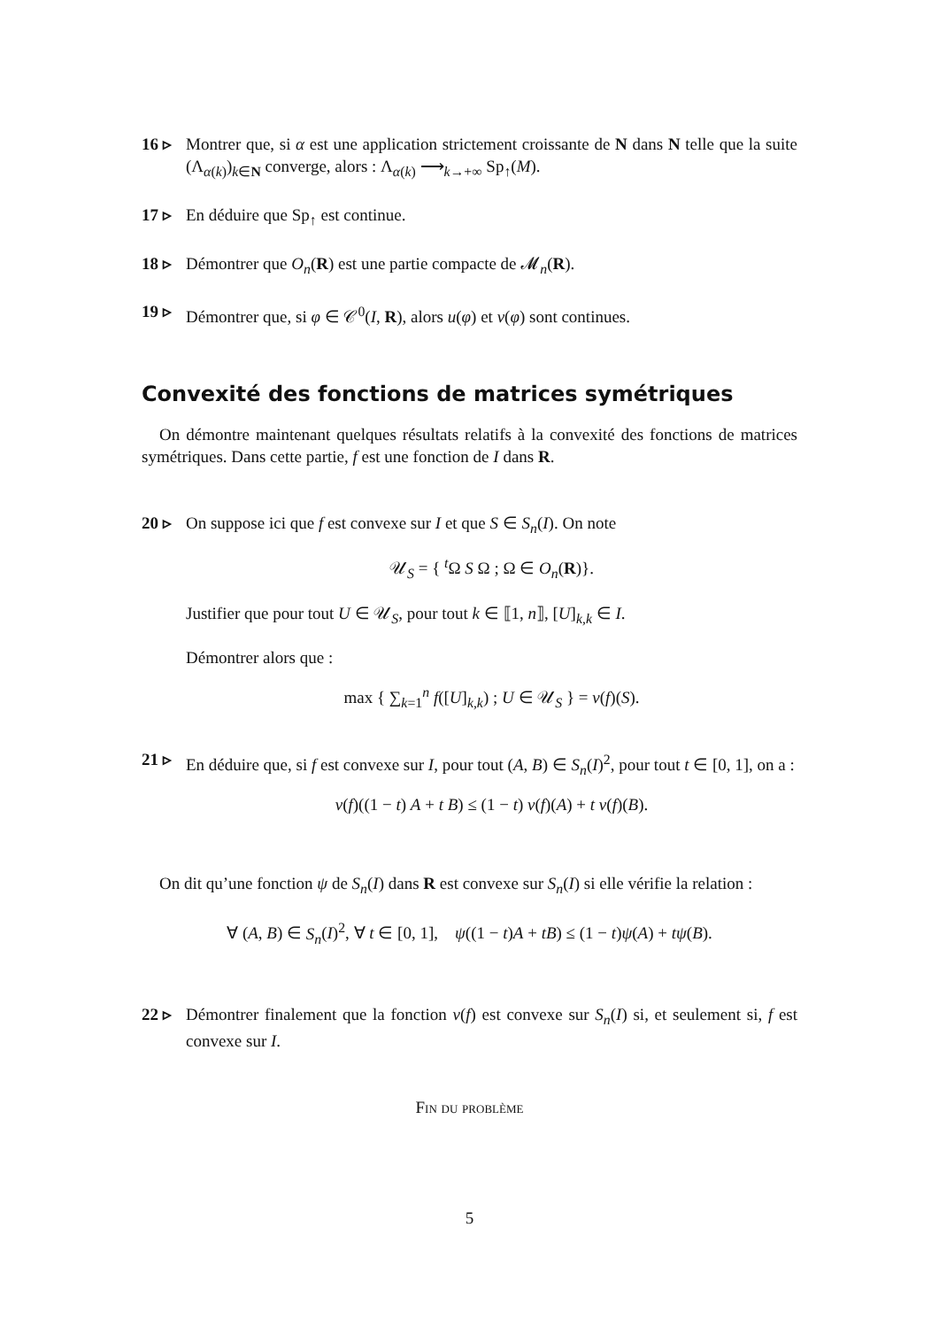16 ▹ Montrer que, si α est une application strictement croissante de N dans N telle que la suite (Λ<sub>α(k)</sub>)<sub>k∈N</sub> converge, alors : Λ<sub>α(k)</sub> ⟶<sub>k→+∞</sub> Sp<sub>↑</sub>(M).
17 ▹ En déduire que Sp<sub>↑</sub> est continue.
18 ▹ Démontrer que O<sub>n</sub>(R) est une partie compacte de 𝓜<sub>n</sub>(R).
19 ▹ Démontrer que, si φ ∈ 𝒞<sup>0</sup>(I, R), alors u(φ) et v(φ) sont continues.
Convexité des fonctions de matrices symétriques
On démontre maintenant quelques résultats relatifs à la convexité des fonctions de matrices symétriques. Dans cette partie, f est une fonction de I dans R.
20 ▹ On suppose ici que f est convexe sur I et que S ∈ S<sub>n</sub>(I). On note
𝒰<sub>S</sub> = { <sup>t</sup>Ω S Ω ; Ω ∈ O<sub>n</sub>(R)}.
Justifier que pour tout U ∈ 𝒰<sub>S</sub>, pour tout k ∈ ⟦1, n⟧, [U]<sub>k,k</sub> ∈ I.
Démontrer alors que :
max { ∑<sub>k=1</sub><sup>n</sup> f([U]<sub>k,k</sub>) ; U ∈ 𝒰<sub>S</sub> } = v(f)(S).
21 ▹ En déduire que, si f est convexe sur I, pour tout (A, B) ∈ S<sub>n</sub>(I)<sup>2</sup>, pour tout t ∈ [0, 1], on a :
v(f)((1 − t) A + t B) ≤ (1 − t) v(f)(A) + t v(f)(B).
On dit qu’une fonction ψ de S<sub>n</sub>(I) dans R est convexe sur S<sub>n</sub>(I) si elle vérifie la relation :
∀ (A, B) ∈ S<sub>n</sub>(I)<sup>2</sup>, ∀ t ∈ [0, 1], ψ((1 − t)A + tB) ≤ (1 − t)ψ(A) + tψ(B).
22 ▹ Démontrer finalement que la fonction v(f) est convexe sur S<sub>n</sub>(I) si, et seulement si, f est convexe sur I.
Fin du problème
5